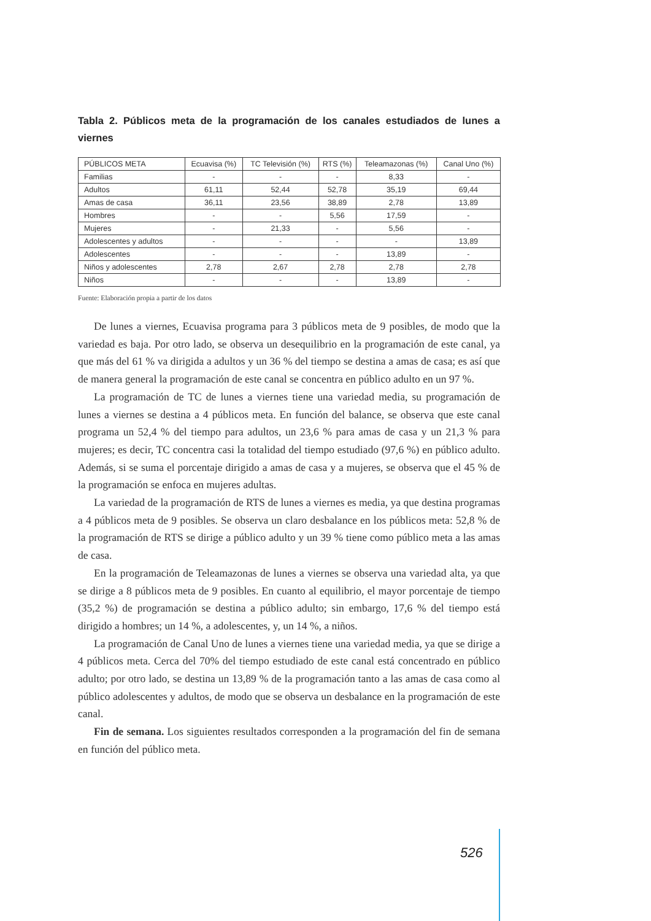Tabla 2. Públicos meta de la programación de los canales estudiados de lunes a viernes
| PÚBLICOS META | Ecuavisa (%) | TC Televisión (%) | RTS (%) | Teleamazonas (%) | Canal Uno (%) |
| --- | --- | --- | --- | --- | --- |
| Familias | - | - | - | 8,33 | - |
| Adultos | 61,11 | 52,44 | 52,78 | 35,19 | 69,44 |
| Amas de casa | 36,11 | 23,56 | 38,89 | 2,78 | 13,89 |
| Hombres | - | - | 5,56 | 17,59 | - |
| Mujeres | - | 21,33 | - | 5,56 | - |
| Adolescentes y adultos | - | - | - | - | 13,89 |
| Adolescentes | - | - | - | 13,89 | - |
| Niños y adolescentes | 2,78 | 2,67 | 2,78 | 2,78 | 2,78 |
| Niños | - | - | - | 13,89 | - |
Fuente: Elaboración propia a partir de los datos
De lunes a viernes, Ecuavisa programa para 3 públicos meta de 9 posibles, de modo que la variedad es baja. Por otro lado, se observa un desequilibrio en la programación de este canal, ya que más del 61 % va dirigida a adultos y un 36 % del tiempo se destina a amas de casa; es así que de manera general la programación de este canal se concentra en público adulto en un 97 %.
La programación de TC de lunes a viernes tiene una variedad media, su programación de lunes a viernes se destina a 4 públicos meta. En función del balance, se observa que este canal programa un 52,4 % del tiempo para adultos, un 23,6 % para amas de casa y un 21,3 % para mujeres; es decir, TC concentra casi la totalidad del tiempo estudiado (97,6 %) en público adulto. Además, si se suma el porcentaje dirigido a amas de casa y a mujeres, se observa que el 45 % de la programación se enfoca en mujeres adultas.
La variedad de la programación de RTS de lunes a viernes es media, ya que destina programas a 4 públicos meta de 9 posibles. Se observa un claro desbalance en los públicos meta: 52,8 % de la programación de RTS se dirige a público adulto y un 39 % tiene como público meta a las amas de casa.
En la programación de Teleamazonas de lunes a viernes se observa una variedad alta, ya que se dirige a 8 públicos meta de 9 posibles. En cuanto al equilibrio, el mayor porcentaje de tiempo (35,2 %) de programación se destina a público adulto; sin embargo, 17,6 % del tiempo está dirigido a hombres; un 14 %, a adolescentes, y, un 14 %, a niños.
La programación de Canal Uno de lunes a viernes tiene una variedad media, ya que se dirige a 4 públicos meta. Cerca del 70% del tiempo estudiado de este canal está concentrado en público adulto; por otro lado, se destina un 13,89 % de la programación tanto a las amas de casa como al público adolescentes y adultos, de modo que se observa un desbalance en la programación de este canal.
Fin de semana. Los siguientes resultados corresponden a la programación del fin de semana en función del público meta.
526